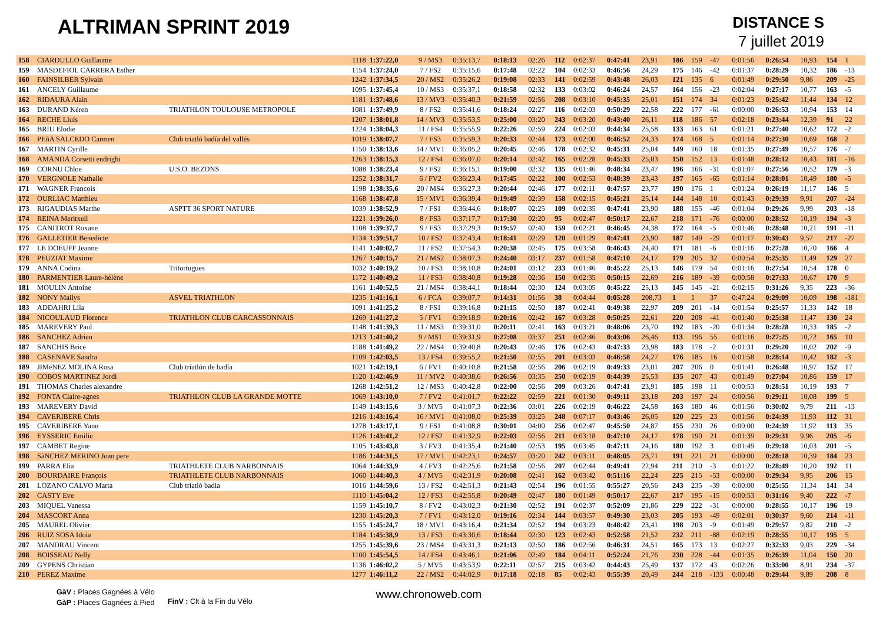ALTRIMAN SPRINT 2019
DISTANCE S
7 juillet 2019
| 158 | CIARDULLO Guillaume | | 1118 | 1:37:22,0 | 9 / MS3 | 0:35:13,7 | 0:18:13 | 02:26 | 112 | 0:02:37 | 0:47:41 | 23,91 | 186 | 159 | -47 | 0:01:56 | 0:26:54 | 10,93 | 154 | 1 |
| 159 | MASDEFIOL CARRERA Esther | | 1154 | 1:37:24,0 | 7 / FS2 | 0:35:15,6 | 0:17:48 | 02:22 | 104 | 0:02:33 | 0:46:56 | 24,29 | 175 | 146 | -42 | 0:01:37 | 0:28:29 | 10,32 | 186 | -13 |
| 160 | FAINSILBER Sylvain | | 1242 | 1:37:34,5 | 20 / MS2 | 0:35:26,2 | 0:19:08 | 02:33 | 141 | 0:02:59 | 0:43:48 | 26,03 | 121 | 135 | 6 | 0:01:49 | 0:29:50 | 9,86 | 209 | -25 |
| 161 | ANCELY Guillaume | | 1095 | 1:37:45,4 | 10 / MS3 | 0:35:37,1 | 0:18:58 | 02:32 | 133 | 0:03:02 | 0:46:24 | 24,57 | 164 | 156 | -23 | 0:02:04 | 0:27:17 | 10,77 | 163 | -5 |
| 162 | RIDAURA Alain | | 1181 | 1:37:48,6 | 13 / MV3 | 0:35:40,3 | 0:21:59 | 02:56 | 208 | 0:03:10 | 0:45:35 | 25,01 | 151 | 174 | 34 | 0:01:23 | 0:25:42 | 11,44 | 134 | 12 |
| 163 | DURAND Kéren | TRIATHLON TOULOUSE METROPOLE | 1081 | 1:37:49,9 | 8 / FS2 | 0:35:41,6 | 0:18:24 | 02:27 | 116 | 0:02:03 | 0:50:29 | 22,58 | 222 | 177 | -61 | 0:00:00 | 0:26:53 | 10,94 | 153 | 14 |
| 164 | RECHE Lluis | | 1207 | 1:38:01,8 | 14 / MV3 | 0:35:53,5 | 0:25:00 | 03:20 | 243 | 0:03:20 | 0:43:40 | 26,11 | 118 | 186 | 57 | 0:02:18 | 0:23:44 | 12,39 | 91 | 22 |
| 165 | BRIU Elodie | | 1224 | 1:38:04,3 | 11 / FS4 | 0:35:55,9 | 0:22:26 | 02:59 | 224 | 0:02:03 | 0:44:34 | 25,58 | 133 | 163 | 61 | 0:01:21 | 0:27:40 | 10,62 | 172 | -2 |
| 166 | PEñA SALCEDO Carmen | Club triatló badía del vallés | 1019 | 1:38:07,7 | 7 / FS3 | 0:35:59,3 | 0:20:33 | 02:44 | 173 | 0:02:00 | 0:46:52 | 24,33 | 174 | 168 | 5 | 0:01:14 | 0:27:30 | 10,69 | 168 | 2 |
| 167 | MARTIN Cyrille | | 1150 | 1:38:13,6 | 14 / MV1 | 0:36:05,2 | 0:20:45 | 02:46 | 178 | 0:02:32 | 0:45:31 | 25,04 | 149 | 160 | 18 | 0:01:35 | 0:27:49 | 10,57 | 176 | -7 |
| 168 | AMANDA Corsetti endrighi | | 1263 | 1:38:15,3 | 12 / FS4 | 0:36:07,0 | 0:20:14 | 02:42 | 165 | 0:02:28 | 0:45:33 | 25,03 | 150 | 152 | 13 | 0:01:48 | 0:28:12 | 10,43 | 181 | -16 |
| 169 | CORNU Chloe | U.S.O. BEZONS | 1088 | 1:38:23,4 | 9 / FS2 | 0:36:15,1 | 0:19:00 | 02:32 | 135 | 0:01:46 | 0:48:34 | 23,47 | 196 | 166 | -31 | 0:01:07 | 0:27:56 | 10,52 | 179 | -3 |
| 170 | VERGNOLE Nathalie | | 1252 | 1:38:31,7 | 6 / FV2 | 0:36:23,4 | 0:17:45 | 02:22 | 100 | 0:02:53 | 0:48:39 | 23,43 | 197 | 165 | -65 | 0:01:14 | 0:28:01 | 10,49 | 180 | -5 |
| 171 | WAGNER Francois | | 1198 | 1:38:35,6 | 20 / MS4 | 0:36:27,3 | 0:20:44 | 02:46 | 177 | 0:02:11 | 0:47:57 | 23,77 | 190 | 176 | 1 | 0:01:24 | 0:26:19 | 11,17 | 146 | 5 |
| 172 | OURLIAC Matthieu | | 1168 | 1:38:47,8 | 15 / MV1 | 0:36:39,4 | 0:19:49 | 02:39 | 158 | 0:02:15 | 0:45:21 | 25,14 | 144 | 148 | 10 | 0:01:43 | 0:29:39 | 9,91 | 207 | -24 |
| 173 | RIGAUDIAS Marthe | ASPTT 36 SPORT NATURE | 1039 | 1:38:52,9 | 7 / FS1 | 0:36:44,6 | 0:18:07 | 02:25 | 109 | 0:02:35 | 0:47:41 | 23,90 | 188 | 155 | -46 | 0:01:04 | 0:29:26 | 9,99 | 203 | -18 |
| 174 | REINA Meritxell | | 1221 | 1:39:26,0 | 8 / FS3 | 0:37:17,7 | 0:17:30 | 02:20 | 95 | 0:02:47 | 0:50:17 | 22,67 | 218 | 171 | -76 | 0:00:00 | 0:28:52 | 10,19 | 194 | -3 |
| 175 | CANITROT Roxane | | 1108 | 1:39:37,7 | 9 / FS3 | 0:37:29,3 | 0:19:57 | 02:40 | 159 | 0:02:21 | 0:46:45 | 24,38 | 172 | 164 | -5 | 0:01:46 | 0:28:48 | 10,21 | 191 | -11 |
| 176 | GALLETIER Benedicte | | 1134 | 1:39:51,7 | 10 / FS2 | 0:37:43,4 | 0:18:41 | 02:29 | 120 | 0:01:29 | 0:47:41 | 23,90 | 187 | 149 | -29 | 0:01:17 | 0:30:43 | 9,57 | 217 | -27 |
| 177 | LE DOEUFF Jeanne | | 1141 | 1:40:02,7 | 11 / FS2 | 0:37:54,3 | 0:20:38 | 02:45 | 175 | 0:03:58 | 0:46:43 | 24,40 | 171 | 181 | -6 | 0:01:16 | 0:27:28 | 10,70 | 166 | 4 |
| 178 | PEUZIAT Maxime | | 1267 | 1:40:15,7 | 21 / MS2 | 0:38:07,3 | 0:24:40 | 03:17 | 237 | 0:01:58 | 0:47:10 | 24,17 | 179 | 205 | 32 | 0:00:54 | 0:25:35 | 11,49 | 129 | 27 |
| 179 | ANNA Codina | Tritortugues | 1032 | 1:40:19,2 | 10 / FS3 | 0:38:10,8 | 0:24:01 | 03:12 | 233 | 0:01:46 | 0:45:22 | 25,13 | 146 | 179 | 54 | 0:01:16 | 0:27:54 | 10,54 | 178 | 0 |
| 180 | PARMENTIER Laure-hélène | | 1172 | 1:40:49,2 | 11 / FS3 | 0:38:40,8 | 0:19:28 | 02:36 | 150 | 0:02:35 | 0:50:15 | 22,69 | 216 | 189 | -39 | 0:00:58 | 0:27:33 | 10,67 | 170 | 9 |
| 181 | MOULIN Antoine | | 1161 | 1:40:52,5 | 21 / MS4 | 0:38:44,1 | 0:18:44 | 02:30 | 124 | 0:03:05 | 0:45:22 | 25,13 | 145 | 145 | -21 | 0:02:15 | 0:31:26 | 9,35 | 223 | -36 |
| 182 | NONY Mailys | ASVEL TRIATHLON | 1235 | 1:41:16,1 | 6 / FCA | 0:39:07,7 | 0:14:31 | 01:56 | 38 | 0:04:44 | 0:05:28 | 208,73 | 1 | 1 | 37 | 0:47:24 | 0:29:09 | 10,09 | 198 | -181 |
| 183 | ADDAHRI Lila | | 1091 | 1:41:25,2 | 8 / FS1 | 0:39:16,8 | 0:21:15 | 02:50 | 187 | 0:02:41 | 0:49:38 | 22,97 | 209 | 201 | -14 | 0:01:54 | 0:25:57 | 11,33 | 142 | 18 |
| 184 | NICOULAUD Florence | TRIATHLON CLUB CARCASSONNAIS | 1269 | 1:41:27,2 | 5 / FV1 | 0:39:18,9 | 0:20:16 | 02:42 | 167 | 0:03:28 | 0:50:25 | 22,61 | 220 | 208 | -41 | 0:01:40 | 0:25:38 | 11,47 | 130 | 24 |
| 185 | MAREVERY Paul | | 1148 | 1:41:39,3 | 11 / MS3 | 0:39:31,0 | 0:20:11 | 02:41 | 163 | 0:03:21 | 0:48:06 | 23,70 | 192 | 183 | -20 | 0:01:34 | 0:28:28 | 10,33 | 185 | -2 |
| 186 | SANCHEZ Adrien | | 1213 | 1:41:40,2 | 9 / MS1 | 0:39:31,9 | 0:27:08 | 03:37 | 251 | 0:02:46 | 0:43:06 | 26,46 | 113 | 196 | 55 | 0:01:16 | 0:27:25 | 10,72 | 165 | 10 |
| 187 | SANCHIS Brice | | 1188 | 1:41:49,2 | 22 / MS4 | 0:39:40,8 | 0:20:43 | 02:46 | 176 | 0:02:43 | 0:47:33 | 23,98 | 183 | 178 | -2 | 0:01:31 | 0:29:20 | 10,02 | 202 | -9 |
| 188 | CASENAVE Sandra | | 1109 | 1:42:03,5 | 13 / FS4 | 0:39:55,2 | 0:21:50 | 02:55 | 201 | 0:03:03 | 0:46:58 | 24,27 | 176 | 185 | 16 | 0:01:58 | 0:28:14 | 10,42 | 182 | -3 |
| 189 | JIMéNEZ MOLINA Rosa | Club triatlón de badía | 1021 | 1:42:19,1 | 6 / FV1 | 0:40:10,8 | 0:21:58 | 02:56 | 206 | 0:02:19 | 0:49:33 | 23,01 | 207 | 206 | 0 | 0:01:41 | 0:26:48 | 10,97 | 152 | 17 |
| 190 | COBOS MARTINEZ Jordi | | 1120 | 1:42:46,9 | 11 / MV2 | 0:40:38,6 | 0:26:56 | 03:35 | 250 | 0:02:19 | 0:44:39 | 25,53 | 135 | 207 | 43 | 0:01:49 | 0:27:04 | 10,86 | 159 | 17 |
| 191 | THOMAS Charles alexandre | | 1268 | 1:42:51,2 | 12 / MS3 | 0:40:42,8 | 0:22:00 | 02:56 | 209 | 0:03:26 | 0:47:41 | 23,91 | 185 | 198 | 11 | 0:00:53 | 0:28:51 | 10,19 | 193 | 7 |
| 192 | FONTA Claire-agnes | TRIATHLON CLUB LA GRANDE MOTTE | 1069 | 1:43:10,0 | 7 / FV2 | 0:41:01,7 | 0:22:22 | 02:59 | 221 | 0:01:30 | 0:49:11 | 23,18 | 203 | 197 | 24 | 0:00:56 | 0:29:11 | 10,08 | 199 | 5 |
| 193 | MAREVERY David | | 1149 | 1:43:15,6 | 3 / MV5 | 0:41:07,3 | 0:22:36 | 03:01 | 226 | 0:02:19 | 0:46:22 | 24,58 | 163 | 180 | 46 | 0:01:56 | 0:30:02 | 9,79 | 211 | -13 |
| 194 | CAVERIBERE Chris | | 1216 | 1:43:16,4 | 16 / MV1 | 0:41:08,0 | 0:25:39 | 03:25 | 248 | 0:07:17 | 0:43:46 | 26,05 | 120 | 225 | 23 | 0:01:56 | 0:24:39 | 11,93 | 112 | 31 |
| 195 | CAVERIBERE Yann | | 1278 | 1:43:17,1 | 9 / FS1 | 0:41:08,8 | 0:30:01 | 04:00 | 256 | 0:02:47 | 0:45:50 | 24,87 | 155 | 230 | 26 | 0:00:00 | 0:24:39 | 11,92 | 113 | 35 |
| 196 | EYSSERIC Emilie | | 1126 | 1:43:41,2 | 12 / FS2 | 0:41:32,9 | 0:22:03 | 02:56 | 211 | 0:03:18 | 0:47:10 | 24,17 | 178 | 190 | 21 | 0:01:39 | 0:29:31 | 9,96 | 205 | -6 |
| 197 | CAMBET Regine | | 1105 | 1:43:43,8 | 3 / FV3 | 0:41:35,4 | 0:21:40 | 02:53 | 195 | 0:03:45 | 0:47:11 | 24,16 | 180 | 192 | 3 | 0:01:49 | 0:29:18 | 10,03 | 201 | -5 |
| 198 | SàNCHEZ MERINO Joan pere | | 1186 | 1:44:31,5 | 17 / MV1 | 0:42:23,1 | 0:24:57 | 03:20 | 242 | 0:03:11 | 0:48:05 | 23,71 | 191 | 221 | 21 | 0:00:00 | 0:28:18 | 10,39 | 184 | 23 |
| 199 | PARRA Elia | TRIATHLETE CLUB NARBONNAIS | 1064 | 1:44:33,9 | 4 / FV3 | 0:42:25,6 | 0:21:58 | 02:56 | 207 | 0:02:44 | 0:49:41 | 22,94 | 211 | 210 | -3 | 0:01:22 | 0:28:49 | 10,20 | 192 | 11 |
| 200 | BOURDAIRE François | TRIATHLETE CLUB NARBONNAIS | 1060 | 1:44:40,3 | 4 / MV5 | 0:42:31,9 | 0:20:08 | 02:41 | 162 | 0:03:42 | 0:51:16 | 22,24 | 225 | 215 | -53 | 0:00:00 | 0:29:34 | 9,95 | 206 | 15 |
| 201 | LOZANO CALVO Marta | Club triatló badia | 1016 | 1:44:59,6 | 13 / FS2 | 0:42:51,3 | 0:21:43 | 02:54 | 196 | 0:01:55 | 0:55:27 | 20,56 | 243 | 235 | -39 | 0:00:00 | 0:25:55 | 11,34 | 141 | 34 |
| 202 | CASTY Eve | | 1110 | 1:45:04,2 | 12 / FS3 | 0:42:55,8 | 0:20:49 | 02:47 | 180 | 0:01:49 | 0:50:17 | 22,67 | 217 | 195 | -15 | 0:00:53 | 0:31:16 | 9,40 | 222 | -7 |
| 203 | MIQUEL Vanessa | | 1159 | 1:45:10,7 | 8 / FV2 | 0:43:02,3 | 0:21:30 | 02:52 | 191 | 0:02:37 | 0:52:09 | 21,86 | 229 | 222 | -31 | 0:00:00 | 0:28:55 | 10,17 | 196 | 19 |
| 204 | MASCORT Anna | | 1230 | 1:45:20,3 | 7 / FV1 | 0:43:12,0 | 0:19:16 | 02:34 | 144 | 0:03:57 | 0:49:30 | 23,03 | 205 | 193 | -49 | 0:02:01 | 0:30:37 | 9,60 | 214 | -11 |
| 205 | MAUREL Olivier | | 1155 | 1:45:24,7 | 18 / MV1 | 0:43:16,4 | 0:21:34 | 02:52 | 194 | 0:03:23 | 0:48:42 | 23,41 | 198 | 203 | -9 | 0:01:49 | 0:29:57 | 9,82 | 210 | -2 |
| 206 | RUIZ SOSA Idoia | | 1184 | 1:45:38,9 | 13 / FS3 | 0:43:30,6 | 0:18:44 | 02:30 | 123 | 0:02:43 | 0:52:58 | 21,52 | 232 | 211 | -88 | 0:02:19 | 0:28:55 | 10,17 | 195 | 5 |
| 207 | MANDRAU Vincent | | 1255 | 1:45:39,6 | 23 / MS4 | 0:43:31,3 | 0:21:13 | 02:50 | 186 | 0:02:56 | 0:46:31 | 24,51 | 165 | 173 | 13 | 0:02:27 | 0:32:33 | 9,03 | 229 | -34 |
| 208 | BOISSEAU Nelly | | 1100 | 1:45:54,5 | 14 / FS4 | 0:43:46,1 | 0:21:06 | 02:49 | 184 | 0:04:11 | 0:52:24 | 21,76 | 230 | 228 | -44 | 0:01:35 | 0:26:39 | 11,04 | 150 | 20 |
| 209 | GYPENS Christian | | 1136 | 1:46:02,2 | 5 / MV5 | 0:43:53,9 | 0:22:11 | 02:57 | 215 | 0:03:42 | 0:44:43 | 25,49 | 137 | 172 | 43 | 0:02:26 | 0:33:00 | 8,91 | 234 | -37 |
| 210 | PEREZ Maxime | | 1277 | 1:46:11,2 | 22 / MS2 | 0:44:02,9 | 0:17:18 | 02:18 | 85 | 0:02:43 | 0:55:39 | 20,49 | 244 | 218 | -133 | 0:00:48 | 0:29:44 | 9,89 | 208 | 8 |
GàV : Places Gagnées à Vélo
GàP : Places Gagnées à Pied
FinV : Clt à la Fin du Vélo
www.chronoweb.com